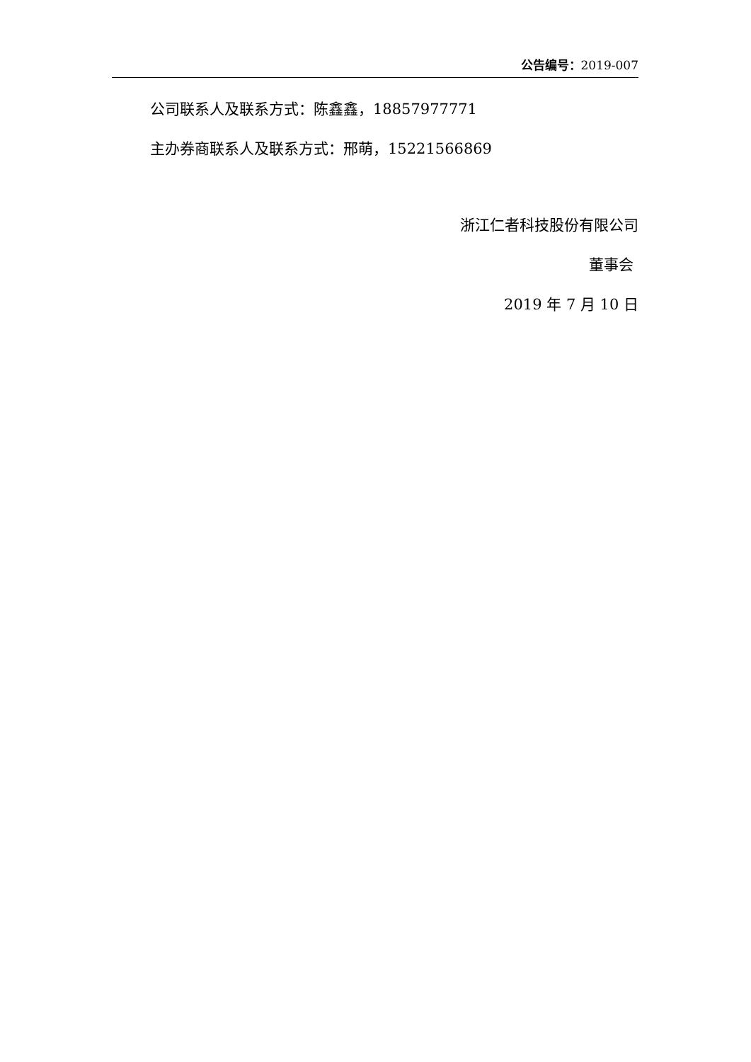公告编号：2019-007
公司联系人及联系方式：陈鑫鑫，18857977771
主办券商联系人及联系方式：邢萌，15221566869
浙江仁者科技股份有限公司
董事会
2019 年 7 月 10 日